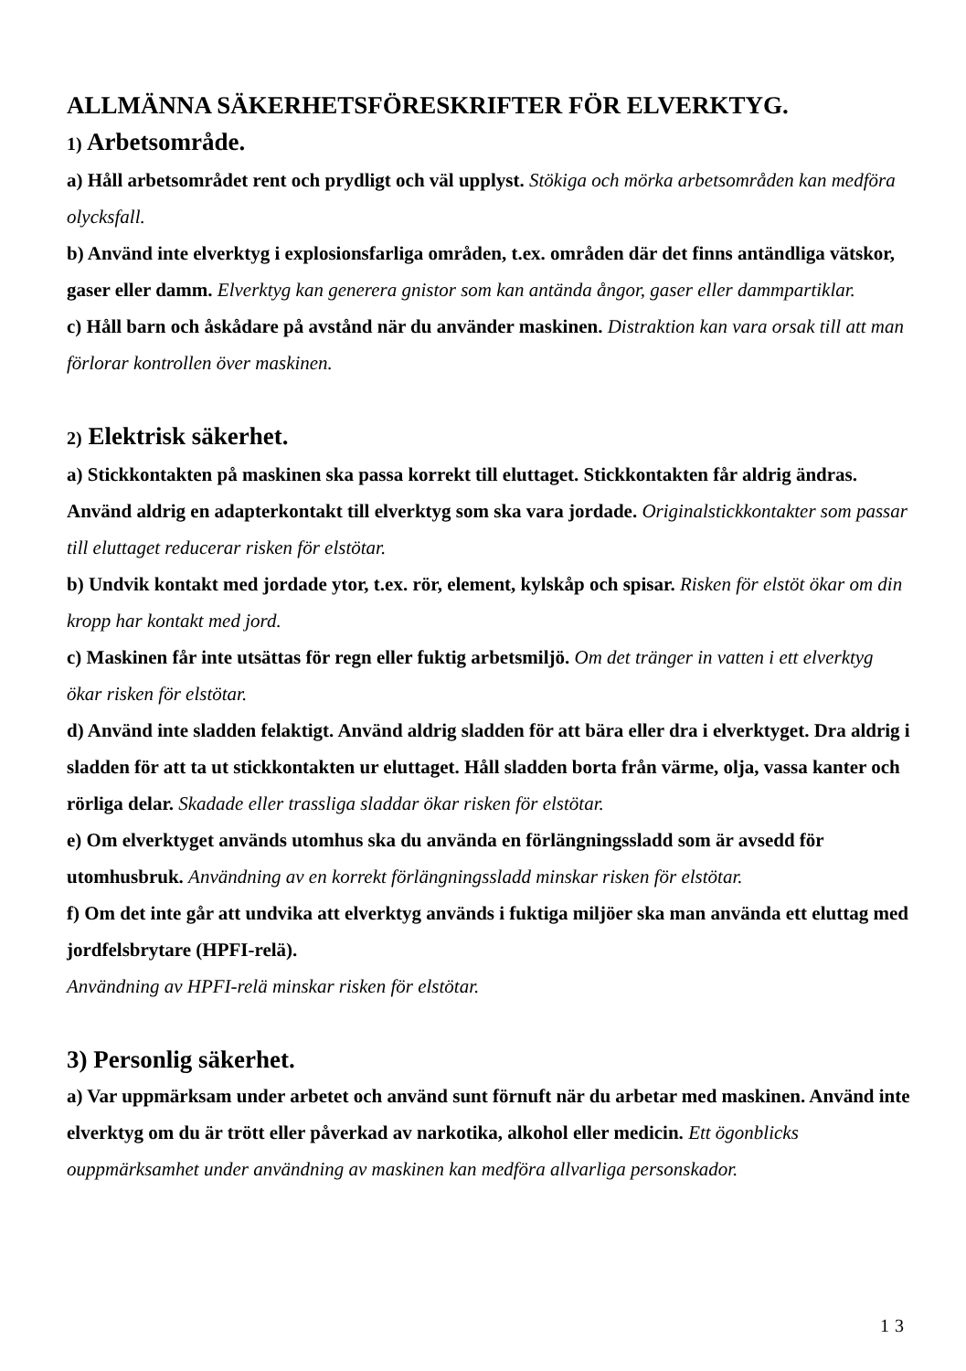ALLMÄNNA SÄKERHETSFÖRESKRIFTER FÖR ELVERKTYG.
1) Arbetsområde.
a) Håll arbetsområdet rent och prydligt och väl upplyst. Stökiga och mörka arbetsområden kan medföra olycksfall.
b) Använd inte elverktyg i explosionsfarliga områden, t.ex. områden där det finns antändliga vätskor, gaser eller damm. Elverktyg kan generera gnistor som kan antända ångor, gaser eller dammpartiklar.
c) Håll barn och åskådare på avstånd när du använder maskinen. Distraktion kan vara orsak till att man förlorar kontrollen över maskinen.
2) Elektrisk säkerhet.
a) Stickkontakten på maskinen ska passa korrekt till eluttaget. Stickkontakten får aldrig ändras. Använd aldrig en adapterkontakt till elverktyg som ska vara jordade. Originalstickkontakter som passar till eluttaget reducerar risken för elstötar.
b) Undvik kontakt med jordade ytor, t.ex. rör, element, kylskåp och spisar. Risken för elstöt ökar om din kropp har kontakt med jord.
c) Maskinen får inte utsättas för regn eller fuktig arbetsmiljö. Om det tränger in vatten i ett elverktyg ökar risken för elstötar.
d) Använd inte sladden felaktigt. Använd aldrig sladden för att bära eller dra i elverktyget. Dra aldrig i sladden för att ta ut stickkontakten ur eluttaget. Håll sladden borta från värme, olja, vassa kanter och rörliga delar. Skadade eller trassliga sladdar ökar risken för elstötar.
e) Om elverktyget används utomhus ska du använda en förlängningssladd som är avsedd för utomhusbruk. Användning av en korrekt förlängningssladd minskar risken för elstötar.
f) Om det inte går att undvika att elverktyg används i fuktiga miljöer ska man använda ett eluttag med jordfelsbrytare (HPFI-relä).
Användning av HPFI-relä minskar risken för elstötar.
3) Personlig säkerhet.
a) Var uppmärksam under arbetet och använd sunt förnuft när du arbetar med maskinen. Använd inte elverktyg om du är trött eller påverkad av narkotika, alkohol eller medicin. Ett ögonblicks ouppmärksamhet under användning av maskinen kan medföra allvarliga personskador.
13